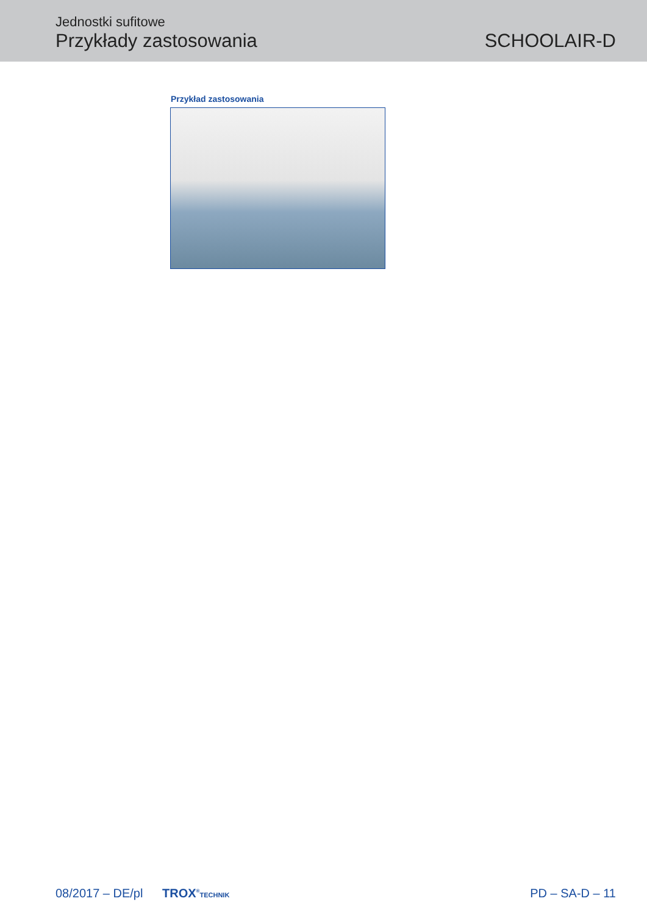Jednostki sufitowe
Przykłady zastosowania
SCHOOLAIR-D
Przykład zastosowania
08/2017 – DE/pl TROX<sup>®</sup>TECHNIK
PD – SA-D – 11